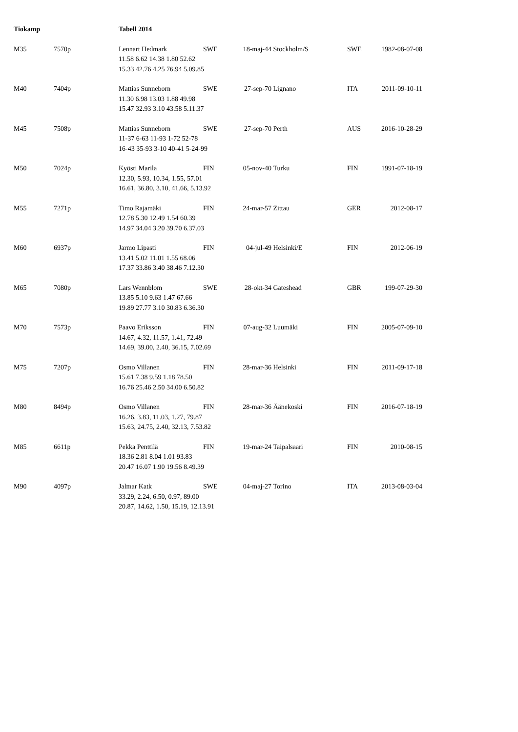| Tiokamp | | Tabell 2014 | | | | | |
| --- | --- | --- | --- | --- | --- | --- | --- |
| M35 | 7570p | Lennart Hedmark | SWE | 18-maj-44 | Stockholm/S | SWE | 1982-08-07-08 |
| | | 11.58 6.62 14.38 1.80 52.62 15.33 42.76 4.25 76.94 5.09.85 | | | | | |
| M40 | 7404p | Mattias Sunneborn | SWE | 27-sep-70 | Lignano | ITA | 2011-09-10-11 |
| | | 11.30 6.98 13.03 1.88 49.98 15.47 32.93 3.10 43.58 5.11.37 | | | | | |
| M45 | 7508p | Mattias Sunneborn | SWE | 27-sep-70 | Perth | AUS | 2016-10-28-29 |
| | | 11-37 6-63 11-93 1-72 52-78 16-43 35-93 3-10 40-41 5-24-99 | | | | | |
| M50 | 7024p | Kyösti Marila | FIN | 05-nov-40 | Turku | FIN | 1991-07-18-19 |
| | | 12.30, 5.93, 10.34, 1.55, 57.01 16.61, 36.80, 3.10, 41.66, 5.13.92 | | | | | |
| M55 | 7271p | Timo Rajamäki | FIN | 24-mar-57 | Zittau | GER | 2012-08-17 |
| | | 12.78 5.30 12.49 1.54 60.39 14.97 34.04 3.20 39.70 6.37.03 | | | | | |
| M60 | 6937p | Jarmo Lipasti | FIN | 04-jul-49 | Helsinki/E | FIN | 2012-06-19 |
| | | 13.41 5.02 11.01 1.55 68.06 17.37 33.86 3.40 38.46 7.12.30 | | | | | |
| M65 | 7080p | Lars Wennblom | SWE | 28-okt-34 | Gateshead | GBR | 199-07-29-30 |
| | | 13.85 5.10 9.63 1.47 67.66 19.89 27.77 3.10 30.83 6.36.30 | | | | | |
| M70 | 7573p | Paavo Eriksson | FIN | 07-aug-32 | Luumäki | FIN | 2005-07-09-10 |
| | | 14.67, 4.32, 11.57, 1.41, 72.49 14.69, 39.00, 2.40, 36.15, 7.02.69 | | | | | |
| M75 | 7207p | Osmo Villanen | FIN | 28-mar-36 | Helsinki | FIN | 2011-09-17-18 |
| | | 15.61 7.38 9.59 1.18 78.50 16.76 25.46 2.50 34.00 6.50.82 | | | | | |
| M80 | 8494p | Osmo Villanen | FIN | 28-mar-36 | Äänekoski | FIN | 2016-07-18-19 |
| | | 16.26, 3.83, 11.03, 1.27, 79.87 15.63, 24.75, 2.40, 32.13, 7.53.82 | | | | | |
| M85 | 6611p | Pekka Penttilä | FIN | 19-mar-24 | Taipalsaari | FIN | 2010-08-15 |
| | | 18.36 2.81 8.04 1.01 93.83 20.47 16.07 1.90 19.56 8.49.39 | | | | | |
| M90 | 4097p | Jalmar Katk | SWE | 04-maj-27 | Torino | ITA | 2013-08-03-04 |
| | | 33.29, 2.24, 6.50, 0.97, 89.00 20.87, 14.62, 1.50, 15.19, 12.13.91 | | | | | |